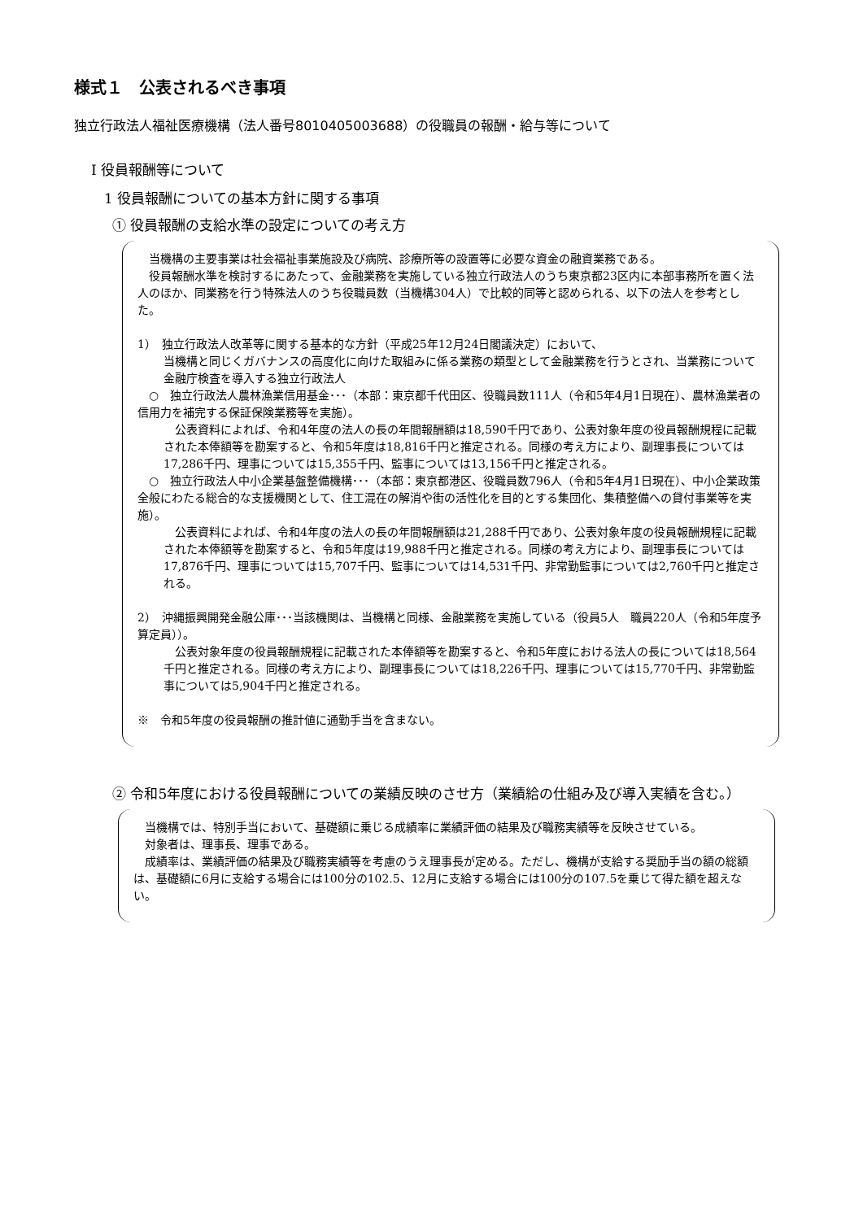様式１　公表されるべき事項
独立行政法人福祉医療機構（法人番号8010405003688）の役職員の報酬・給与等について
Ⅰ 役員報酬等について
1 役員報酬についての基本方針に関する事項
① 役員報酬の支給水準の設定についての考え方
　当機構の主要事業は社会福祉事業施設及び病院、診療所等の設置等に必要な資金の融資業務である。
　役員報酬水準を検討するにあたって、金融業務を実施している独立行政法人のうち東京都23区内に本部事務所を置く法人のほか、同業務を行う特殊法人のうち役職員数（当機構304人）で比較的同等と認められる、以下の法人を参考とした。
1）　独立行政法人改革等に関する基本的な方針（平成25年12月24日閣議決定）において、
当機構と同じくガバナンスの高度化に向けた取組みに係る業務の類型として金融業務を行うとされ、当業務について金融庁検査を導入する独立行政法人
　○　独立行政法人農林漁業信用基金･･･（本部：東京都千代田区、役職員数111人（令和5年4月1日現在）、農林漁業者の信用力を補完する保証保険業務等を実施）。
　公表資料によれば、令和4年度の法人の長の年間報酬額は18,590千円であり、公表対象年度の役員報酬規程に記載された本俸額等を勘案すると、令和5年度は18,816千円と推定される。同様の考え方により、副理事長については17,286千円、理事については15,355千円、監事については13,156千円と推定される。
　○　独立行政法人中小企業基盤整備機構･･･（本部：東京都港区、役職員数796人（令和5年4月1日現在）、中小企業政策全般にわたる総合的な支援機関として、住工混在の解消や街の活性化を目的とする集団化、集積整備への貸付事業等を実施）。
　公表資料によれば、令和4年度の法人の長の年間報酬額は21,288千円であり、公表対象年度の役員報酬規程に記載された本俸額等を勘案すると、令和5年度は19,988千円と推定される。同様の考え方により、副理事長については17,876千円、理事については15,707千円、監事については14,531千円、非常勤監事については2,760千円と推定される。
2）　沖縄振興開発金融公庫･･･当該機関は、当機構と同様、金融業務を実施している（役員5人　職員220人（令和5年度予算定員））。
　公表対象年度の役員報酬規程に記載された本俸額等を勘案すると、令和5年度における法人の長については18,564千円と推定される。同様の考え方により、副理事長については18,226千円、理事については15,770千円、非常勤監事については5,904千円と推定される。
※　令和5年度の役員報酬の推計値に通勤手当を含まない。
② 令和5年度における役員報酬についての業績反映のさせ方（業績給の仕組み及び導入実績を含む。）
　当機構では、特別手当において、基礎額に乗じる成績率に業績評価の結果及び職務実績等を反映させている。
　対象者は、理事長、理事である。
　成績率は、業績評価の結果及び職務実績等を考慮のうえ理事長が定める。ただし、機構が支給する奨励手当の額の総額は、基礎額に6月に支給する場合には100分の102.5、12月に支給する場合には100分の107.5を乗じて得た額を超えない。